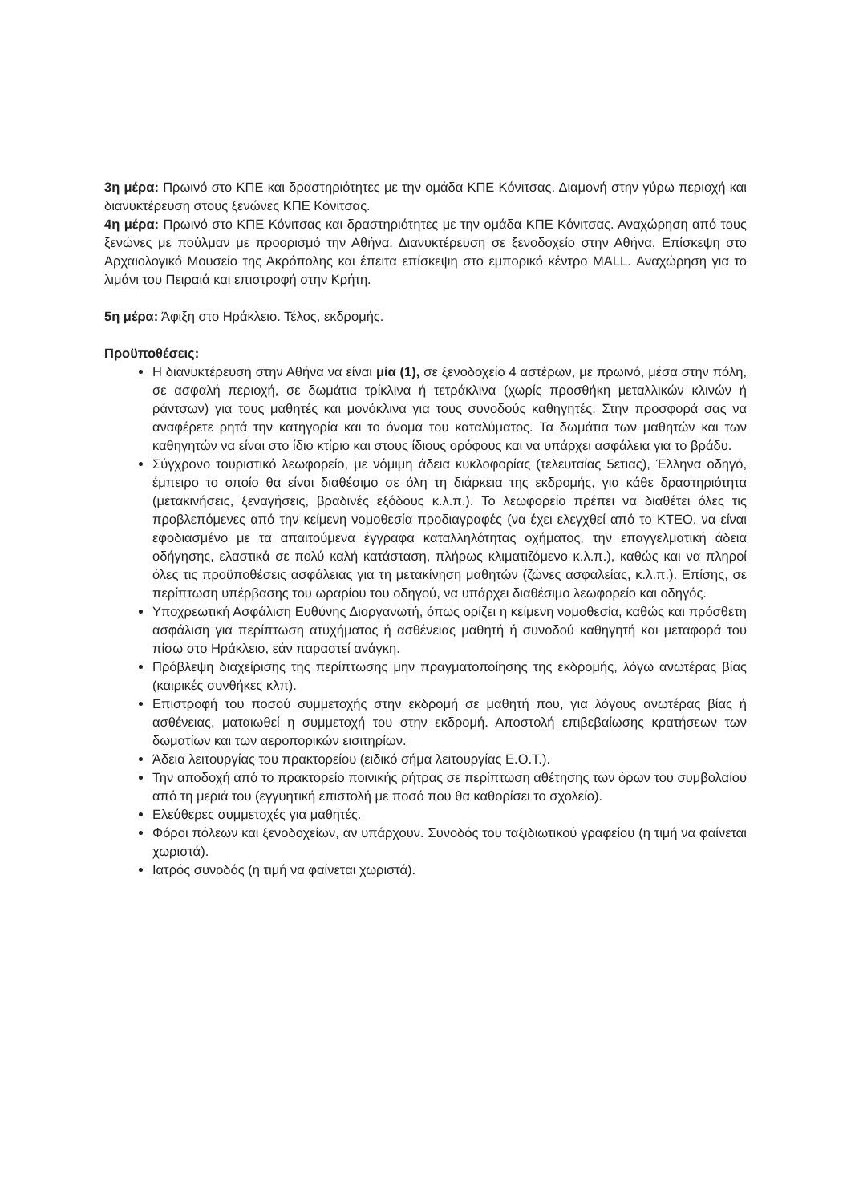3η μέρα: Πρωινό στο ΚΠΕ και δραστηριότητες με την ομάδα ΚΠΕ Κόνιτσας. Διαμονή στην γύρω περιοχή και διανυκτέρευση στους ξενώνες ΚΠΕ Κόνιτσας.
4η μέρα: Πρωινό στο ΚΠΕ Κόνιτσας και δραστηριότητες με την ομάδα ΚΠΕ Κόνιτσας. Αναχώρηση από τους ξενώνες με πούλμαν με προορισμό την Αθήνα. Διανυκτέρευση σε ξενοδοχείο στην Αθήνα. Επίσκεψη στο Αρχαιολογικό Μουσείο της Ακρόπολης και έπειτα επίσκεψη στο εμπορικό κέντρο MALL. Αναχώρηση για το λιμάνι του Πειραιά και επιστροφή στην Κρήτη.
5η μέρα: Άφιξη στο Ηράκλειο. Τέλος, εκδρομής.
Προϋποθέσεις:
Η διανυκτέρευση στην Αθήνα να είναι μία (1), σε ξενοδοχείο 4 αστέρων, με πρωινό, μέσα στην πόλη, σε ασφαλή περιοχή, σε δωμάτια τρίκλινα ή τετράκλινα (χωρίς προσθήκη μεταλλικών κλινών ή ράντσων) για τους μαθητές και μονόκλινα για τους συνοδούς καθηγητές. Στην προσφορά σας να αναφέρετε ρητά την κατηγορία και το όνομα του καταλύματος. Τα δωμάτια των μαθητών και των καθηγητών να είναι στο ίδιο κτίριο και στους ίδιους ορόφους και να υπάρχει ασφάλεια για το βράδυ.
Σύγχρονο τουριστικό λεωφορείο, με νόμιμη άδεια κυκλοφορίας (τελευταίας 5ετιας), Έλληνα οδηγό, έμπειρο το οποίο θα είναι διαθέσιμο σε όλη τη διάρκεια της εκδρομής, για κάθε δραστηριότητα (μετακινήσεις, ξεναγήσεις, βραδινές εξόδους κ.λ.π.). Το λεωφορείο πρέπει να διαθέτει όλες τις προβλεπόμενες από την κείμενη νομοθεσία προδιαγραφές (να έχει ελεγχθεί από το ΚΤΕΟ, να είναι εφοδιασμένο με τα απαιτούμενα έγγραφα καταλληλότητας οχήματος, την επαγγελματική άδεια οδήγησης, ελαστικά σε πολύ καλή κατάσταση, πλήρως κλιματιζόμενο κ.λ.π.), καθώς και να πληροί όλες τις προϋποθέσεις ασφάλειας για τη μετακίνηση μαθητών (ζώνες ασφαλείας, κ.λ.π.). Επίσης, σε περίπτωση υπέρβασης του ωραρίου του οδηγού, να υπάρχει διαθέσιμο λεωφορείο και οδηγός.
Υποχρεωτική Ασφάλιση Ευθύνης Διοργανωτή, όπως ορίζει η κείμενη νομοθεσία, καθώς και πρόσθετη ασφάλιση για περίπτωση ατυχήματος ή ασθένειας μαθητή ή συνοδού καθηγητή και μεταφορά του πίσω στο Ηράκλειο, εάν παραστεί ανάγκη.
Πρόβλεψη διαχείρισης της περίπτωσης μην πραγματοποίησης της εκδρομής, λόγω ανωτέρας βίας (καιρικές συνθήκες κλπ).
Επιστροφή του ποσού συμμετοχής στην εκδρομή σε μαθητή που, για λόγους ανωτέρας βίας ή ασθένειας, ματαιωθεί η συμμετοχή του στην εκδρομή. Αποστολή επιβεβαίωσης κρατήσεων των δωματίων και των αεροπορικών εισιτηρίων.
Άδεια λειτουργίας του πρακτορείου (ειδικό σήμα λειτουργίας Ε.Ο.Τ.).
Την αποδοχή από το πρακτορείο ποινικής ρήτρας σε περίπτωση αθέτησης των όρων του συμβολαίου από τη μεριά του (εγγυητική επιστολή με ποσό που θα καθορίσει το σχολείο).
Ελεύθερες συμμετοχές για μαθητές.
Φόροι πόλεων και ξενοδοχείων, αν υπάρχουν. Συνοδός του ταξιδιωτικού γραφείου (η τιμή να φαίνεται χωριστά).
Ιατρός συνοδός (η τιμή να φαίνεται χωριστά).